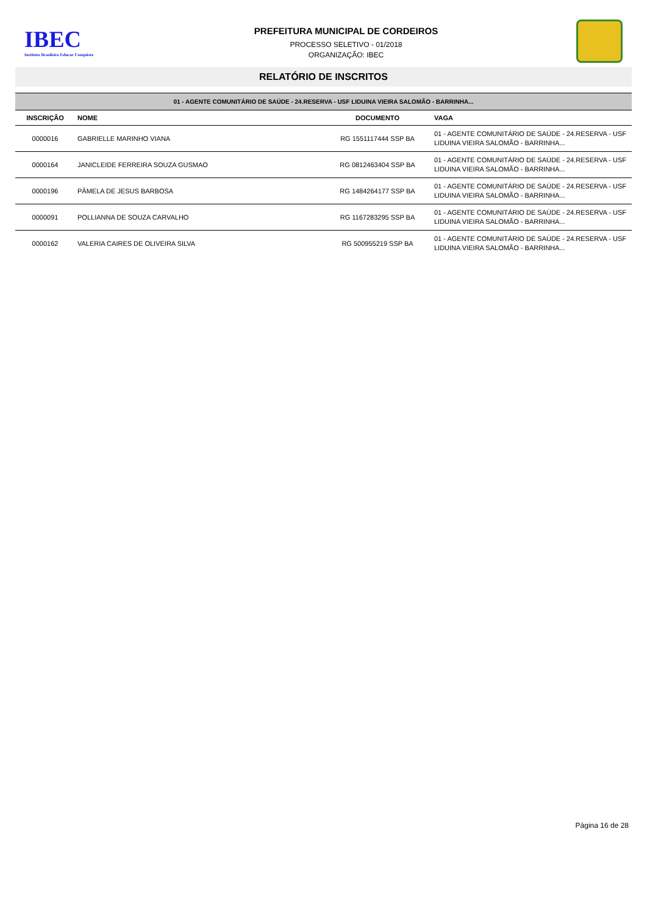IBEC
Instituto Brasileiro Educar Conquista
PREFEITURA MUNICIPAL DE CORDEIROS
PROCESSO SELETIVO - 01/2018
ORGANIZAÇÃO: IBEC
RELATÓRIO DE INSCRITOS
| 01 - AGENTE COMUNITÁRIO DE SAÚDE - 24.RESERVA - USF LIDUINA VIEIRA SALOMÃO - BARRINHA... | | | |
| INSCRIÇÃO | NOME | DOCUMENTO | VAGA |
| 0000016 | GABRIELLE MARINHO VIANA | RG 1551117444 SSP BA | 01 - AGENTE COMUNITÁRIO DE SAÚDE - 24.RESERVA - USF LIDUINA VIEIRA SALOMÃO - BARRINHA... |
| 0000164 | JANICLEIDE FERREIRA SOUZA GUSMAO | RG 0812463404 SSP BA | 01 - AGENTE COMUNITÁRIO DE SAÚDE - 24.RESERVA - USF LIDUINA VIEIRA SALOMÃO - BARRINHA... |
| 0000196 | PÂMELA DE JESUS BARBOSA | RG 1484264177 SSP BA | 01 - AGENTE COMUNITÁRIO DE SAÚDE - 24.RESERVA - USF LIDUINA VIEIRA SALOMÃO - BARRINHA... |
| 0000091 | POLLIANNA DE SOUZA CARVALHO | RG 1167283295 SSP BA | 01 - AGENTE COMUNITÁRIO DE SAÚDE - 24.RESERVA - USF LIDUINA VIEIRA SALOMÃO - BARRINHA... |
| 0000162 | VALERIA CAIRES DE OLIVEIRA SILVA | RG 500955219 SSP BA | 01 - AGENTE COMUNITÁRIO DE SAÚDE - 24.RESERVA - USF LIDUINA VIEIRA SALOMÃO - BARRINHA... |
Página 16 de 28